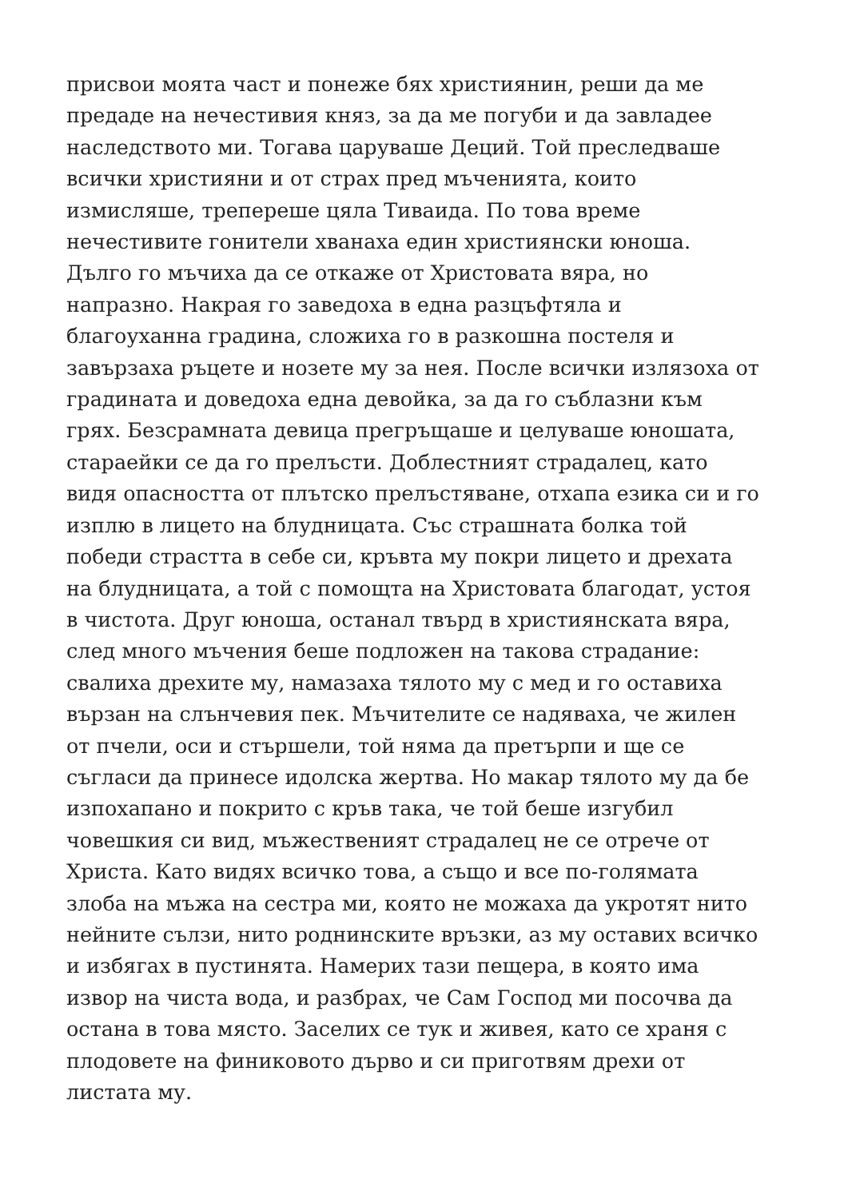присвои моята част и понеже бях християнин, реши да ме
предаде на нечестивия княз, за да ме погуби и да завладее
наследството ми. Тогава царуваше Деций. Той преследваше
всички християни и от страх пред мъченията, които
измисляше, трепереше цяла Тиваида. По това време
нечестивите гонители хванаха един християнски юноша.
Дълго го мъчиха да се откаже от Христовата вяра, но
напразно. Накрая го заведоха в една разцъфтяла и
благоуханна градина, сложиха го в разкошна постеля и
завързаха ръцете и нозете му за нея. После всички излязоха от
градината и доведоха една девойка, за да го съблазни към
грях. Безсрамната девица прегръщаше и целуваше юношата,
стараейки се да го прелъсти. Доблестният страдалец, като
видя опасността от плътско прелъстяване, отхапа езика си и го
изплю в лицето на блудницата. Със страшната болка той
победи страстта в себе си, кръвта му покри лицето и дрехата
на блудницата, а той с помощта на Христовата благодат, устоя
в чистота. Друг юноша, останал твърд в християнската вяра,
след много мъчения беше подложен на такова страдание:
свалиха дрехите му, намазаха тялото му с мед и го оставиха
вързан на слънчевия пек. Мъчителите се надяваха, че жилен
от пчели, оси и стършели, той няма да претърпи и ще се
съгласи да принесе идолска жертва. Но макар тялото му да бе
изпохапано и покрито с кръв така, че той беше изгубил
човешкия си вид, мъжественият страдалец не се отрече от
Христа. Като видях всичко това, а също и все по-голямата
злоба на мъжа на сестра ми, която не можаха да укротят нито
нейните сълзи, нито роднинските връзки, аз му оставих всичко
и избягах в пустинята. Намерих тази пещера, в която има
извор на чиста вода, и разбрах, че Сам Господ ми посочва да
остана в това място. Заселих се тук и живея, като се храня с
плодовете на финиковото дърво и си приготвям дрехи от
листата му.